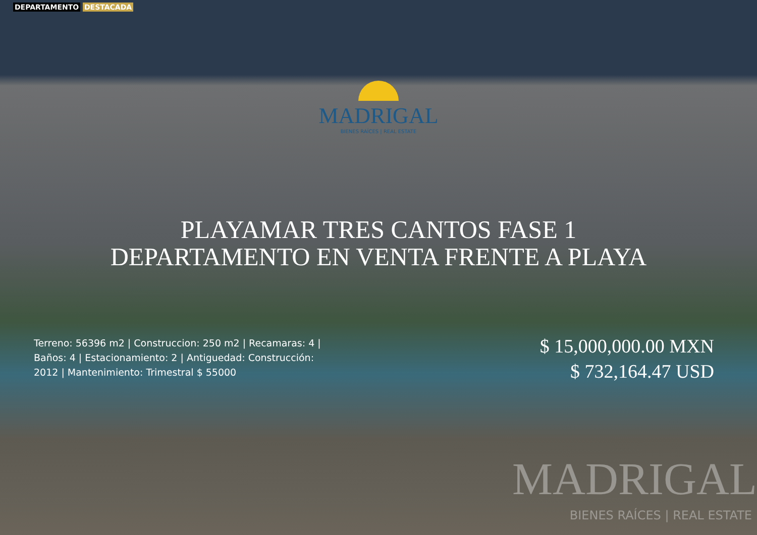DEPARTAMENTO DESTACADA
MADRIGAL
BIENES RAÍCES | REAL ESTATE
PLAYAMAR TRES CANTOS FASE 1
DEPARTAMENTO EN VENTA FRENTE A PLAYA
Terreno: 56396 m2 | Construccion: 250 m2 | Recamaras: 4 | Baños: 4 | Estacionamiento: 2 | Antiguedad: Construcción: 2012 | Mantenimiento: Trimestral $ 55000
$ 15,000,000.00 MXN
$ 732,164.47 USD
MADRIGAL
BIENES RAÍCES | REAL ESTATE